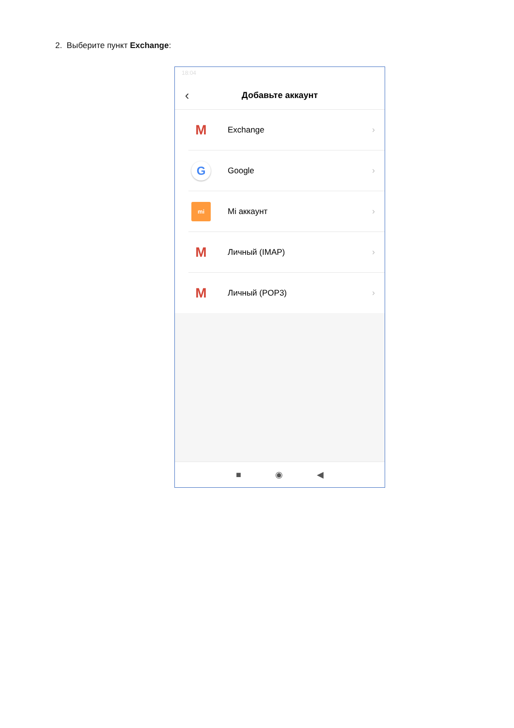2. Выберите пункт Exchange:
18:04
‹
Добавьте аккаунт
M
Exchange ›
G
Google ›
mi
Mi аккаунт ›
M
Личный (IMAP) ›
M
Личный (POP3) ›
■ ◉ ◀